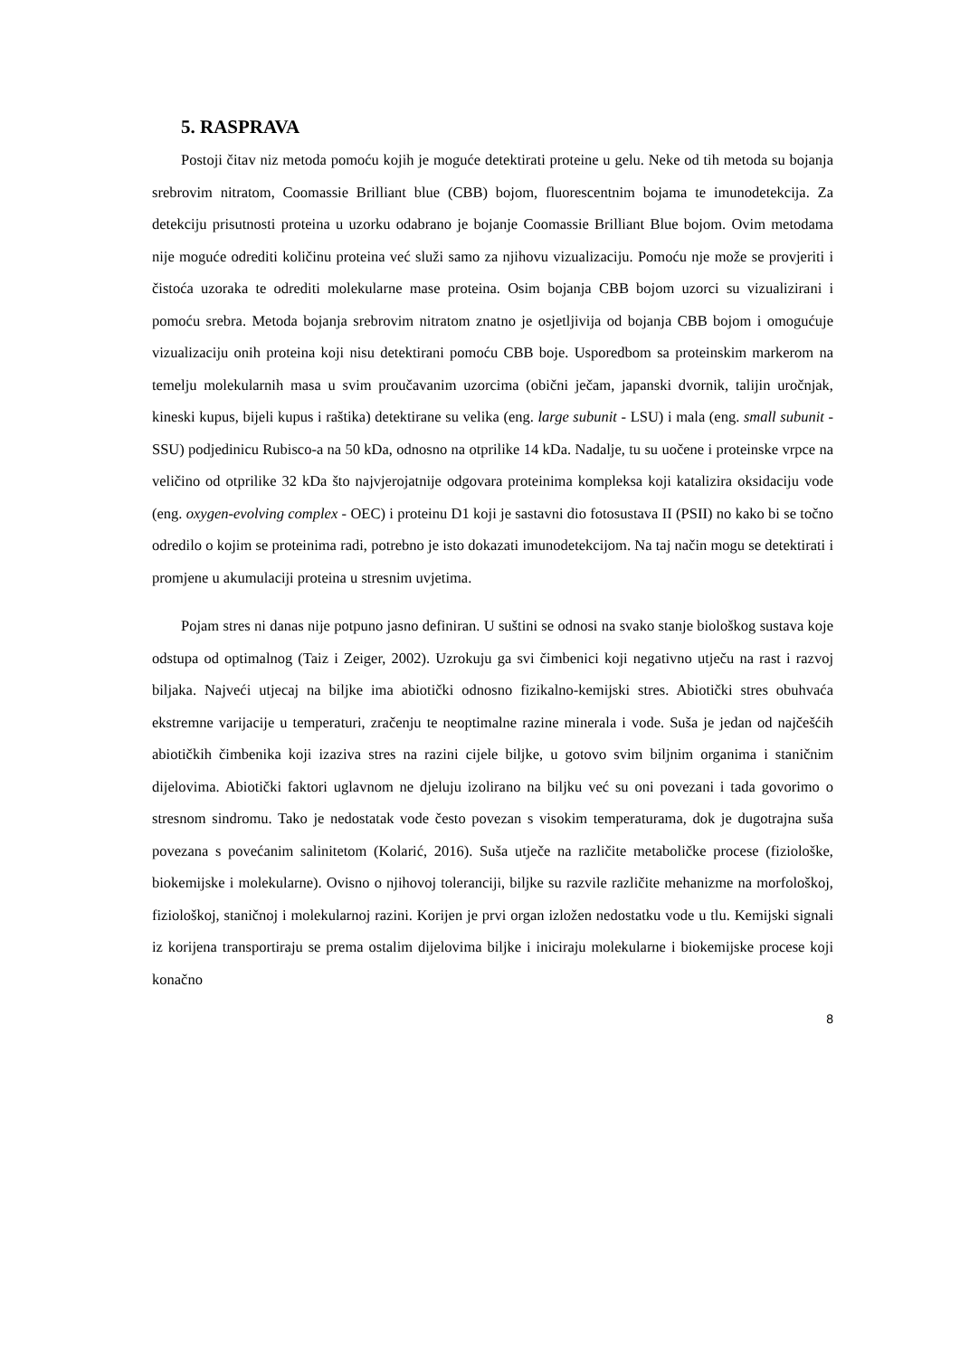5. RASPRAVA
Postoji čitav niz metoda pomoću kojih je moguće detektirati proteine u gelu. Neke od tih metoda su bojanja srebrovim nitratom, Coomassie Brilliant blue (CBB) bojom, fluorescentnim bojama te imunodetekcija. Za detekciju prisutnosti proteina u uzorku odabrano je bojanje Coomassie Brilliant Blue bojom. Ovim metodama nije moguće odrediti količinu proteina već služi samo za njihovu vizualizaciju. Pomoću nje može se provjeriti i čistoća uzoraka te odrediti molekularne mase proteina. Osim bojanja CBB bojom uzorci su vizualizirani i pomoću srebra. Metoda bojanja srebrovim nitratom znatno je osjetljivija od bojanja CBB bojom i omogućuje vizualizaciju onih proteina koji nisu detektirani pomoću CBB boje. Usporedbom sa proteinskim markerom na temelju molekularnih masa u svim proučavanim uzorcima (obični ječam, japanski dvornik, talijin uročnjak, kineski kupus, bijeli kupus i raštika) detektirane su velika (eng. large subunit - LSU) i mala (eng. small subunit - SSU) podjedinicu Rubisco-a na 50 kDa, odnosno na otprilike 14 kDa. Nadalje, tu su uočene i proteinske vrpce na veličino od otprilike 32 kDa što najvjerojatnije odgovara proteinima kompleksa koji katalizira oksidaciju vode (eng. oxygen-evolving complex - OEC) i proteinu D1 koji je sastavni dio fotosustava II (PSII) no kako bi se točno odredilo o kojim se proteinima radi, potrebno je isto dokazati imunodetekcijom. Na taj način mogu se detektirati i promjene u akumulaciji proteina u stresnim uvjetima.
Pojam stres ni danas nije potpuno jasno definiran. U suštini se odnosi na svako stanje biološkog sustava koje odstupa od optimalnog (Taiz i Zeiger, 2002). Uzrokuju ga svi čimbenici koji negativno utječu na rast i razvoj biljaka. Najveći utjecaj na biljke ima abiotički odnosno fizikalno-kemijski stres. Abiotički stres obuhvaća ekstremne varijacije u temperaturi, zračenju te neoptimalne razine minerala i vode. Suša je jedan od najčešćih abiotičkih čimbenika koji izaziva stres na razini cijele biljke, u gotovo svim biljnim organima i staničnim dijelovima. Abiotički faktori uglavnom ne djeluju izolirano na biljku već su oni povezani i tada govorimo o stresnom sindromu. Tako je nedostatak vode često povezan s visokim temperaturama, dok je dugotrajna suša povezana s povećanim salinitetom (Kolarić, 2016). Suša utječe na različite metaboličke procese (fiziološke, biokemijske i molekularne). Ovisno o njihovoj toleranciji, biljke su razvile različite mehanizme na morfološkoj, fiziološkoj, staničnoj i molekularnoj razini. Korijen je prvi organ izložen nedostatku vode u tlu. Kemijski signali iz korijena transportiraju se prema ostalim dijelovima biljke i iniciraju molekularne i biokemijske procese koji konačno
8